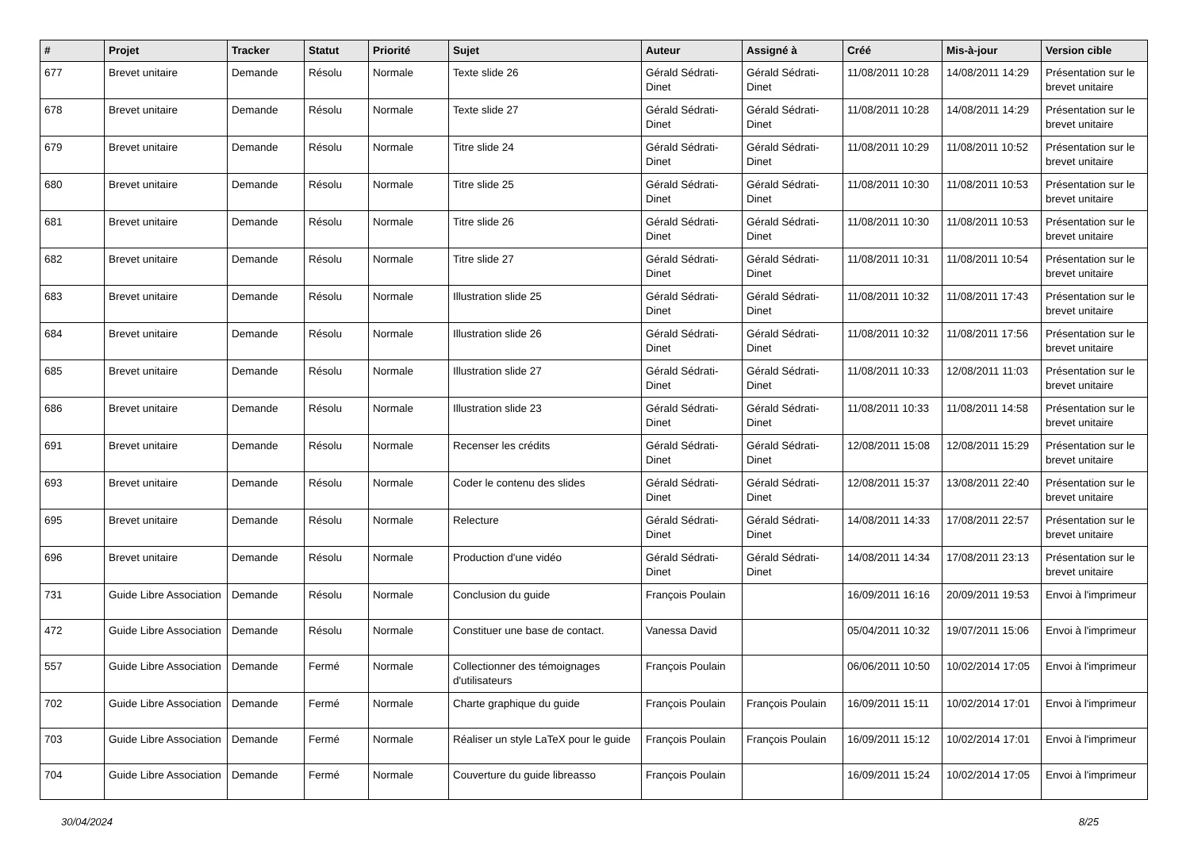| # | Projet | Tracker | Statut | Priorité | Sujet | Auteur | Assigné à | Créé | Mis-à-jour | Version cible |
| --- | --- | --- | --- | --- | --- | --- | --- | --- | --- | --- |
| 677 | Brevet unitaire | Demande | Résolu | Normale | Texte slide 26 | Gérald Sédrati-Dinet | Gérald Sédrati-Dinet | 11/08/2011 10:28 | 14/08/2011 14:29 | Présentation sur le brevet unitaire |
| 678 | Brevet unitaire | Demande | Résolu | Normale | Texte slide 27 | Gérald Sédrati-Dinet | Gérald Sédrati-Dinet | 11/08/2011 10:28 | 14/08/2011 14:29 | Présentation sur le brevet unitaire |
| 679 | Brevet unitaire | Demande | Résolu | Normale | Titre slide 24 | Gérald Sédrati-Dinet | Gérald Sédrati-Dinet | 11/08/2011 10:29 | 11/08/2011 10:52 | Présentation sur le brevet unitaire |
| 680 | Brevet unitaire | Demande | Résolu | Normale | Titre slide 25 | Gérald Sédrati-Dinet | Gérald Sédrati-Dinet | 11/08/2011 10:30 | 11/08/2011 10:53 | Présentation sur le brevet unitaire |
| 681 | Brevet unitaire | Demande | Résolu | Normale | Titre slide 26 | Gérald Sédrati-Dinet | Gérald Sédrati-Dinet | 11/08/2011 10:30 | 11/08/2011 10:53 | Présentation sur le brevet unitaire |
| 682 | Brevet unitaire | Demande | Résolu | Normale | Titre slide 27 | Gérald Sédrati-Dinet | Gérald Sédrati-Dinet | 11/08/2011 10:31 | 11/08/2011 10:54 | Présentation sur le brevet unitaire |
| 683 | Brevet unitaire | Demande | Résolu | Normale | Illustration slide 25 | Gérald Sédrati-Dinet | Gérald Sédrati-Dinet | 11/08/2011 10:32 | 11/08/2011 17:43 | Présentation sur le brevet unitaire |
| 684 | Brevet unitaire | Demande | Résolu | Normale | Illustration slide 26 | Gérald Sédrati-Dinet | Gérald Sédrati-Dinet | 11/08/2011 10:32 | 11/08/2011 17:56 | Présentation sur le brevet unitaire |
| 685 | Brevet unitaire | Demande | Résolu | Normale | Illustration slide 27 | Gérald Sédrati-Dinet | Gérald Sédrati-Dinet | 11/08/2011 10:33 | 12/08/2011 11:03 | Présentation sur le brevet unitaire |
| 686 | Brevet unitaire | Demande | Résolu | Normale | Illustration slide 23 | Gérald Sédrati-Dinet | Gérald Sédrati-Dinet | 11/08/2011 10:33 | 11/08/2011 14:58 | Présentation sur le brevet unitaire |
| 691 | Brevet unitaire | Demande | Résolu | Normale | Recenser les crédits | Gérald Sédrati-Dinet | Gérald Sédrati-Dinet | 12/08/2011 15:08 | 12/08/2011 15:29 | Présentation sur le brevet unitaire |
| 693 | Brevet unitaire | Demande | Résolu | Normale | Coder le contenu des slides | Gérald Sédrati-Dinet | Gérald Sédrati-Dinet | 12/08/2011 15:37 | 13/08/2011 22:40 | Présentation sur le brevet unitaire |
| 695 | Brevet unitaire | Demande | Résolu | Normale | Relecture | Gérald Sédrati-Dinet | Gérald Sédrati-Dinet | 14/08/2011 14:33 | 17/08/2011 22:57 | Présentation sur le brevet unitaire |
| 696 | Brevet unitaire | Demande | Résolu | Normale | Production d'une vidéo | Gérald Sédrati-Dinet | Gérald Sédrati-Dinet | 14/08/2011 14:34 | 17/08/2011 23:13 | Présentation sur le brevet unitaire |
| 731 | Guide Libre Association | Demande | Résolu | Normale | Conclusion du guide | François Poulain | | 16/09/2011 16:16 | 20/09/2011 19:53 | Envoi à l'imprimeur |
| 472 | Guide Libre Association | Demande | Résolu | Normale | Constituer une base de contact. | Vanessa David | | 05/04/2011 10:32 | 19/07/2011 15:06 | Envoi à l'imprimeur |
| 557 | Guide Libre Association | Demande | Fermé | Normale | Collectionner des témoignages d'utilisateurs | François Poulain | | 06/06/2011 10:50 | 10/02/2014 17:05 | Envoi à l'imprimeur |
| 702 | Guide Libre Association | Demande | Fermé | Normale | Charte graphique du guide | François Poulain | François Poulain | 16/09/2011 15:11 | 10/02/2014 17:01 | Envoi à l'imprimeur |
| 703 | Guide Libre Association | Demande | Fermé | Normale | Réaliser un style LaTeX pour le guide | François Poulain | François Poulain | 16/09/2011 15:12 | 10/02/2014 17:01 | Envoi à l'imprimeur |
| 704 | Guide Libre Association | Demande | Fermé | Normale | Couverture du guide libreasso | François Poulain | | 16/09/2011 15:24 | 10/02/2014 17:05 | Envoi à l'imprimeur |
30/04/2024 8/25